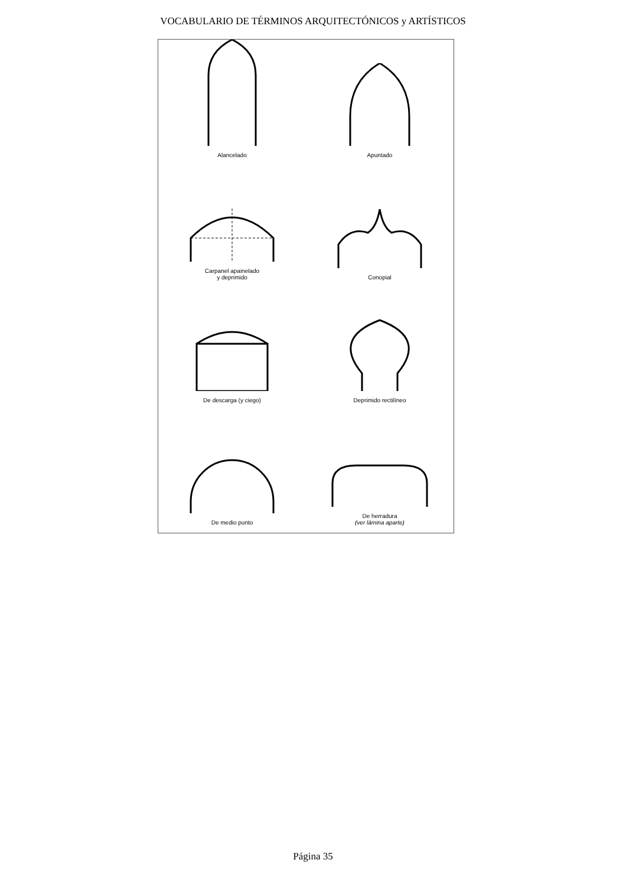VOCABULARIO DE TÉRMINOS ARQUITECTÓNICOS y ARTÍSTICOS
Alancelado
Apuntado
Carpanel apainelado
y deprimido
Conopial
De descarga (y ciego)
Deprimido rectilíneo
De medio punto
De herradura
(ver lámina aparte)
Página 35